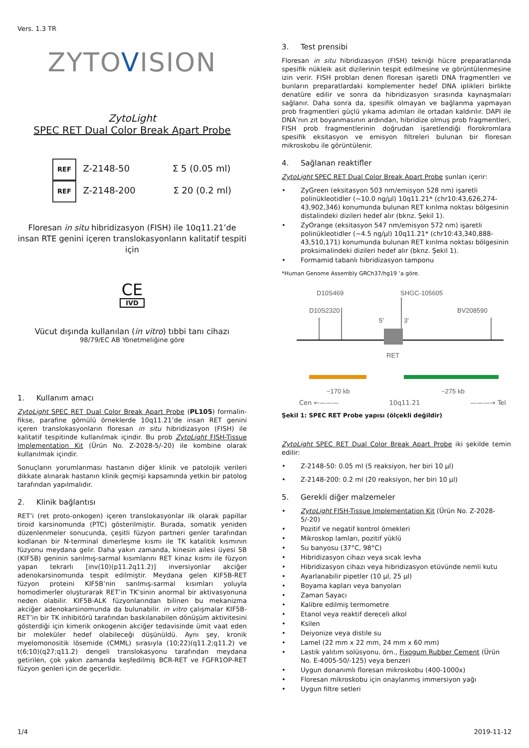Vers. 1.3 TR
ZYTOVISION
Zyto Light
SPEC RET Dual Color Break Apart Probe
REF Z-2148-50 Σ 5 (0.05 ml)
REF Z-2148-200 Σ 20 (0.2 ml)
Floresan in situ hibridizasyon (FISH) ile 10q11.21’de insan RTE genini içeren translokasyonların kalitatif tespiti için
CE
IVD
Vücut dışında kullanılan (in vitro) tıbbi tanı cihazı
98/79/EC AB Yönetmeliğine göre
1. Kullanım amacı
Zyto Light SPEC RET Dual Color Break Apart Probe (PL105) formalin-fikse, parafine gömülü örneklerde 10q11.21’de insan RET genini içeren translokasyonların floresan in situ hibridizasyon (FISH) ile kalitatif tespitinde kullanılmak içindir. Bu prob ZytoLight FISH-Tissue Implementation Kit (Ürün No. Z-2028-5/-20) ile kombine olarak kullanılmak içindir.
Sonuçların yorumlanması hastanın diğer klinik ve patolojik verileri dikkate alınarak hastanın klinik geçmişi kapsamında yetkin bir patolog tarafından yapılmalıdır.
2. Klinik bağlantısı
RET’i (ret proto-onkogen) içeren translokasyonlar ilk olarak papillar tiroid karsinomunda (PTC) gösterilmiştir. Burada, somatik yeniden düzenlenmeler sonucunda, çeşitli füzyon partneri genler tarafından kodlanan bir N-terminal dimerleşme kısmı ile TK katalitik kısmının füzyonu meydana gelir. Daha yakın zamanda, kinesin ailesi üyesi 5B (KIF5B) geninin sarılmış-sarmal kısımlarını RET kinaz kısmı ile füzyon yapan tekrarlı [inv(10)(p11.2q11.2)] inversiyonlar akciğer adenokarsinomunda tespit edilmiştir. Meydana gelen KIF5B-RET füzyon proteini KIF5B’nin sarılmış-sarmal kısımları yoluyla homodimerler oluşturarak RET’in TK’sinin anormal bir aktivasyonuna neden olabilir. KIF5B-ALK füzyonlarından bilinen bu mekanizma akciğer adenokarsinomunda da bulunabilir. in vitro çalışmalar KIF5B-RET’in bir TK inhibitörü tarafından baskılanabilen dönüşüm aktivitesini gösterdiği için kimerik onkogenin akciğer tedavisinde ümit vaat eden bir moleküler hedef olabileceği düşünüldü. Aynı şey, kronik myelomonositik lösemide (CMML) sırasıyla (10;22)(q11.2;q11.2) ve t(6;10)(q27;q11.2) dengeli translokasyonu tarafından meydana getirilen, çok yakın zamanda keşfedilmiş BCR-RET ve FGFR1OP-RET füzyon genleri için de geçerlidir.
3. Test prensibi
Floresan in situ hibridizasyon (FISH) tekniği hücre preparatlarında spesifik nükleik asit dizilerinin tespit edilmesine ve görüntülenmesine izin verir. FISH probları denen floresan işaretli DNA fragmentleri ve bunların preparatlardaki komplementer hedef DNA iplikleri birlikte denatüre edilir ve sonra da hibridizasyon sırasında kaynaşmaları sağlanır. Daha sonra da, spesifik olmayan ve bağlanma yapmayan prob fragmentleri güçlü yıkama adımları ile ortadan kaldırılır. DAPI ile DNA’nın zıt boyanmasının ardından, hibridize olmuş prob fragmentleri, FISH prob fragmentlerinin doğrudan işaretlendiği florokromlara spesifik eksitasyon ve emisyon filtreleri bulunan bir floresan mikroskobu ile görüntülenir.
4. Sağlanan reaktifler
ZytoLight SPEC RET Dual Color Break Apart Probe şunları içerir:
• ZyGreen (eksitasyon 503 nm/emisyon 528 nm) işaretli polinükleotidler (~10.0 ng/µl) 10q11.21* (chr10:43,626,274-43,902,346) konumunda bulunan RET kırılma noktası bölgesinin distalindeki dizileri hedef alır (bknz. Şekil 1).
• ZyOrange (eksitasyon 547 nm/emisyon 572 nm) işaretli polinükleotidler (~4.5 ng/µl) 10q11.21* (chr10:43,340,888-43,510,171) konumunda bulunan RET kırılma noktası bölgesinin proksimalindeki dizileri hedef alır (bknz. Şekil 1).
• Formamid tabanlı hibridizasyon tamponu
*Human Genome Assembly GRCh37/hg19 ’a göre.
D10S469
D10S2320
SHGC-105605
BV208590
5'
3'
RET
~170 kb
~275 kb
Cen ←——— 10q11.21 ———→ Tel
Şekil 1: SPEC RET Probe yapısı (ölçekli değildir)
ZytoLight SPEC RET Dual Color Break Apart Probe iki şekilde temin edilir:
• Z-2148-50: 0.05 ml (5 reaksiyon, her biri 10 µl)
• Z-2148-200: 0.2 ml (20 reaksiyon, her biri 10 µl)
5. Gerekli diğer malzemeler
• ZytoLight FISH-Tissue Implementation Kit (Ürün No. Z-2028-5/-20)
• Pozitif ve negatif kontrol örnekleri
• Mikroskop lamları, pozitif yüklü
• Su banyosu (37°C, 98°C)
• Hibridizasyon cihazı veya sıcak levha
• Hibridizasyon cihazı veya hibridizasyon etüvünde nemli kutu
• Ayarlanabilir pipetler (10 µl, 25 µl)
• Boyama kapları veya banyoları
• Zaman Sayacı
• Kalibre edilmiş termometre
• Etanol veya reaktif dereceli alkol
• Ksilen
• Deiyonize veya distile su
• Lamel (22 mm x 22 mm, 24 mm x 60 mm)
• Lastik yalıtım solüsyonu, örn., Fixogum Rubber Cement (Ürün No. E-4005-50/-125) veya benzeri
• Uygun donanımlı floresan mikroskobu (400-1000x)
• Floresan mikroskobu için onaylanmış immersiyon yağı
• Uygun filtre setleri
1/4 2019-11-12